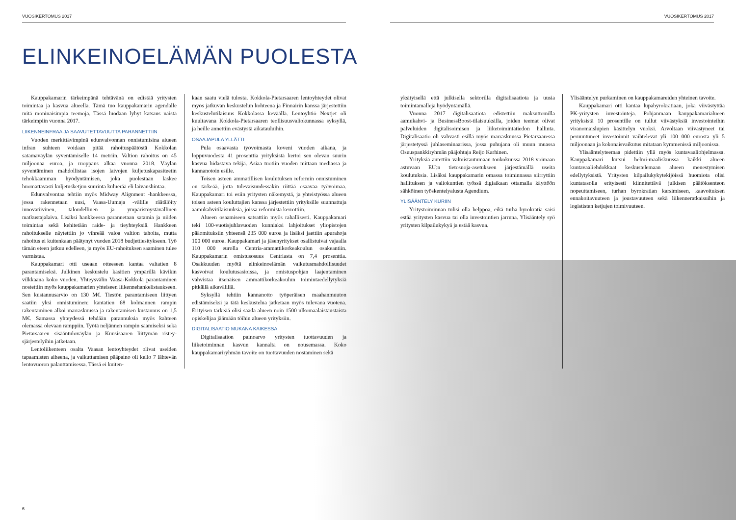VUOSIKERTOMUS 2017 VUOSIKERTOMUS 2017
ELINKEINOELÄMÄN PUOLESTA
Kauppakamarin tärkeimpänä tehtävänä on edistää yritysten toimintaa ja kasvua alueella. Tämä tuo kauppakamarin agendalle mitä moninaisimpia teemoja. Tässä luodaan lyhyt katsaus näistä tärkeimpiin vuonna 2017.
LIIKENNEINFRAA JA SAAVUTETTAVUUTTA PARANNETTIIN
Vuoden merkittävimpinä edunvalvonnan onnistumisina alueen infran suhteen voidaan pitää rahoituspäätöstä Kokkolan satamaväylän syventämiselle 14 metriin. Valtion rahoitus on 45 miljoonaa euroa, ja ruoppaus alkaa vuonna 2018. Väylän syventäminen mahdollistaa isojen laivojen kuljetuskapasiteetin tehokkaamman hyödyntämisen, joka puolestaan laskee huomattavasti kuljetusketjun suurinta kuluerää eli laivaushintaa.
Edunvalvontaa tehtiin myös Midway Alignment -hankkeessa, jossa rakennetaan uusi, Vaasa-Uumaja -välille räätälöity innovatiivinen, taloudellinen ja ympäristöystävällinen matkustajalaiva. Lisäksi hankkeessa parannetaan satamia ja niiden toimintaa sekä kehitetään raide- ja tieyhteyksiä. Hankkeen rahoitukselle näytettiin jo vihreää valoa valtion taholta, mutta rahoitus ei kuitenkaan päätynyt vuoden 2018 budjettiesitykseen. Työ tämän eteen jatkuu edelleen, ja myös EU-rahoituksen saaminen tulee varmistaa.
Kauppakamari otti useaan otteeseen kantaa valtatien 8 parantamiseksi. Julkinen keskustelu kasitien ympärillä kävikin vilkkaana koko vuoden. Yhteysvälin Vaasa-Kokkola parantaminen nostettiin myös kauppakamarien yhteiseen liikennehankelistaukseen. Sen kustannusarvio on 130 M€. Tiestön parantamiseen liittyen saatiin yksi onnistuminen: kantatien 68 kolmannen rampin rakentaminen alkoi marraskuussa ja rakentamisen kustannus on 1,5 M€. Samassa yhteydessä tehdään parannuksia myös kahteen olemassa olevaan ramppiin. Työtä neljännen rampin saamiseksi sekä Pietarsaaren sisääntuloväylän ja Kuusisaaren liittymän ristey­sjärjestelyihin jatketaan.
Lentoliikenteen osalta Vaasan lentoyhteydet olivat useiden tapaamisten aiheena, ja vaikuttamisen pääpaino oli kello 7 lähtevän lentovuoron palauttamisessa. Tässä ei kuiten-
kaan saatu vielä tulosta. Kokkola-Pietarsaaren lentoyhteydet olivat myös jatkuvan keskustelun kohteena ja Finnairin kanssa järjestettiin keskustelutilaisuus Kokkolassa keväällä. Lentoyhtiö Nextjet oli kuultavana Kokkola-Pietarsaaren teollisuusvaliokunnassa syksyllä, ja heille annettiin evästystä aikatauluihin.
OSAAJAPULA YLLÄTTI
Pula osaavasta työvoimasta koveni vuoden aikana, ja loppuvuodesta 41 prosenttia yrityksistä kertoi sen olevan suurin kasvua hidastava tekijä. Asiaa tuotiin vuoden mittaan mediassa ja kannanotoin esille.
Toisen asteen ammatillisen koulutuksen reformin onnistuminen on tärkeää, jotta tulevaisuudessakin riittää osaavaa työvoimaa. Kauppakamari toi esiin yritysten näkemystä, ja yhteistyössä alueen toisen asteen kouluttajien kanssa järjestettiin yrityksille suunnattuja aamukahvitilaisuuksia, joissa reformista kerrottiin.
Alueen osaamiseen satsattiin myös rahallisesti. Kauppakamari teki 100-vuotisjuhlavuoden kunniaksi lahjoitukset yliopistojen pääomituksiin yhteensä 235 000 euroa ja lisäksi jaettiin apurahoja 100 000 euroa. Kauppakamari ja jäsenyritykset osallistuivat vajaalla 110 000 eurolla Centria-ammattikorkeakoulun osakeantiin. Kauppakamarin omistusosuus Centriasta on 7,4 prosenttia. Osakkuuden myötä elinkeinoelämän vaikutusmahdollisuudet kasvoivat koulutusasioissa, ja omistuspohjan laajentaminen vahvistaa itsenäisen ammattikorkeakoulun toimintaedellytyksiä pitkällä aikavälillä.
Syksyllä tehtiin kannanotto työperäisen maahanmuuton edistämiseksi ja tätä keskustelua jatketaan myös tulevana vuotena. Erityisen tärkeää olisi saada alueen noin 1500 ulkomaalaistaustaista opiskelijaa jäämään töihin alueen yrityksiin.
DIGITALISAATIO MUKANA KAIKESSA
Digitalisaation painoarvo yritysten tuottavuuden ja liiketoiminnan kasvun kannalta on nousemassa. Koko kauppakamariryhmän tavoite on tuottavuuden nostaminen sekä
yksityisellä että julkisella sektorilla digitalisaatiota ja uusia toimintamalleja hyödyntämällä.
Vuonna 2017 digitalisaatiota edistettiin maksuttomilla aamukahvi- ja BusinessBoost-tilaisuuksilla, joiden teemat olivat palveluiden digitalisoimisen ja liiketoimintatiedon hallinta. Digitalisaatio oli vahvasti esillä myös marraskuussa Pietarsaaressa järjestetyssä juhlaseminaarissa, jossa puhujana oli muun muassa Osuuspankkiryhmän pääjohtaja Reijo Karhinen.
Yrityksiä autettiin valmistautumaan toukokuussa 2018 voimaan astuvaan EU:n tietosuoja-asetukseen järjestämällä useita koulutuksia. Lisäksi kauppakamarin omassa toiminnassa siirryttiin hallituksen ja valiokuntien työssä digiaikaan ottamalla käyttöön sähköinen työskentelyalusta Agendium.
YLISÄÄNTELY KURIIN
Yritystoiminnan tulisi olla helppoa, eikä turha byrokratia saisi estää yritysten kasvua tai olla investointien jarruna. Ylisääntely syö yritysten kilpailukykyä ja estää kasvua.
Ylisääntelyn purkaminen on kauppakamareiden yhteinen tavoite.
Kauppakamari otti kantaa lupabyrokratiaan, joka viivästyttää PK-yritysten investointeja. Pohjanmaan kauppakamarialueen yrityksistä 10 prosentille on tullut viivästyksiä investointeihin viranomaislupien käsittelyn vuoksi. Arvoltaan viivästyneet tai peruuntuneet investoinnit vaihtelevat yli 100 000 eurosta yli 5 miljoonaan ja kokonaisvaikutus mitataan kymmenissä miljoonissa.
Ylisääntelyteemaa pidettiin yllä myös kuntavaaliohjelmassa. Kauppakamari kutsui helmi-maaliskuussa kaikki alueen kuntavaaliehdokkaat keskustelemaan alueen menestymisen edellytyksistä. Yritysten kilpailukykytekijöissä huomiota olisi kuntatasolla erityisesti kiinnitettävä julkisen päätöksenteon nopeuttamiseen, turhan byrokratian karsimiseen, kaavoituksen ennakoitavuuteen ja joustavuuteen sekä liikenneratkaisuihin ja logististen ketjujen toimivuuteen.
6